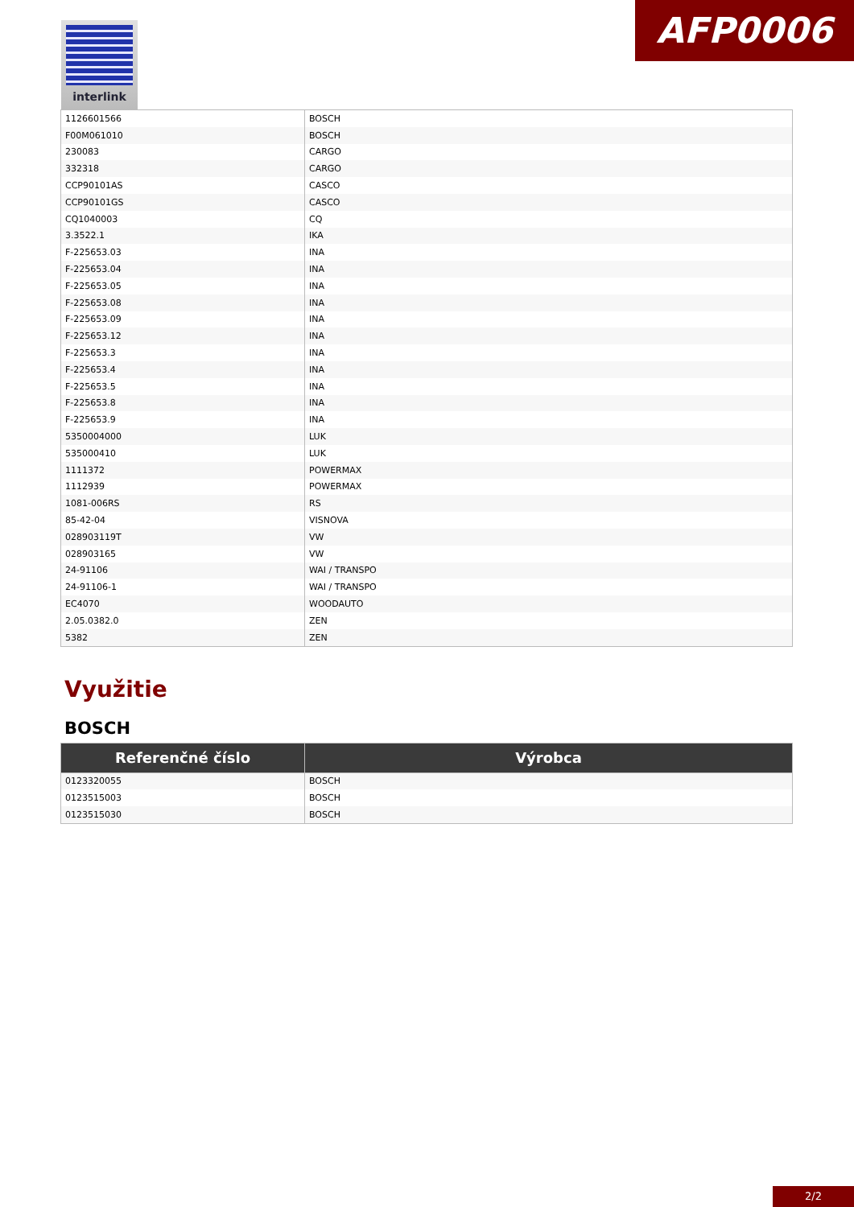AFP0006 interlink
| 1126601566 | BOSCH |
| F00M061010 | BOSCH |
| 230083 | CARGO |
| 332318 | CARGO |
| CCP90101AS | CASCO |
| CCP90101GS | CASCO |
| CQ1040003 | CQ |
| 3.3522.1 | IKA |
| F-225653.03 | INA |
| F-225653.04 | INA |
| F-225653.05 | INA |
| F-225653.08 | INA |
| F-225653.09 | INA |
| F-225653.12 | INA |
| F-225653.3 | INA |
| F-225653.4 | INA |
| F-225653.5 | INA |
| F-225653.8 | INA |
| F-225653.9 | INA |
| 5350004000 | LUK |
| 535000410 | LUK |
| 1111372 | POWERMAX |
| 1112939 | POWERMAX |
| 1081-006RS | RS |
| 85-42-04 | VISNOVA |
| 028903119T | VW |
| 028903165 | VW |
| 24-91106 | WAI / TRANSPO |
| 24-91106-1 | WAI / TRANSPO |
| EC4070 | WOODAUTO |
| 2.05.0382.0 | ZEN |
| 5382 | ZEN |
Využitie
BOSCH
| Referenčné číslo | Výrobca |
| --- | --- |
| 0123320055 | BOSCH |
| 0123515003 | BOSCH |
| 0123515030 | BOSCH |
2/2